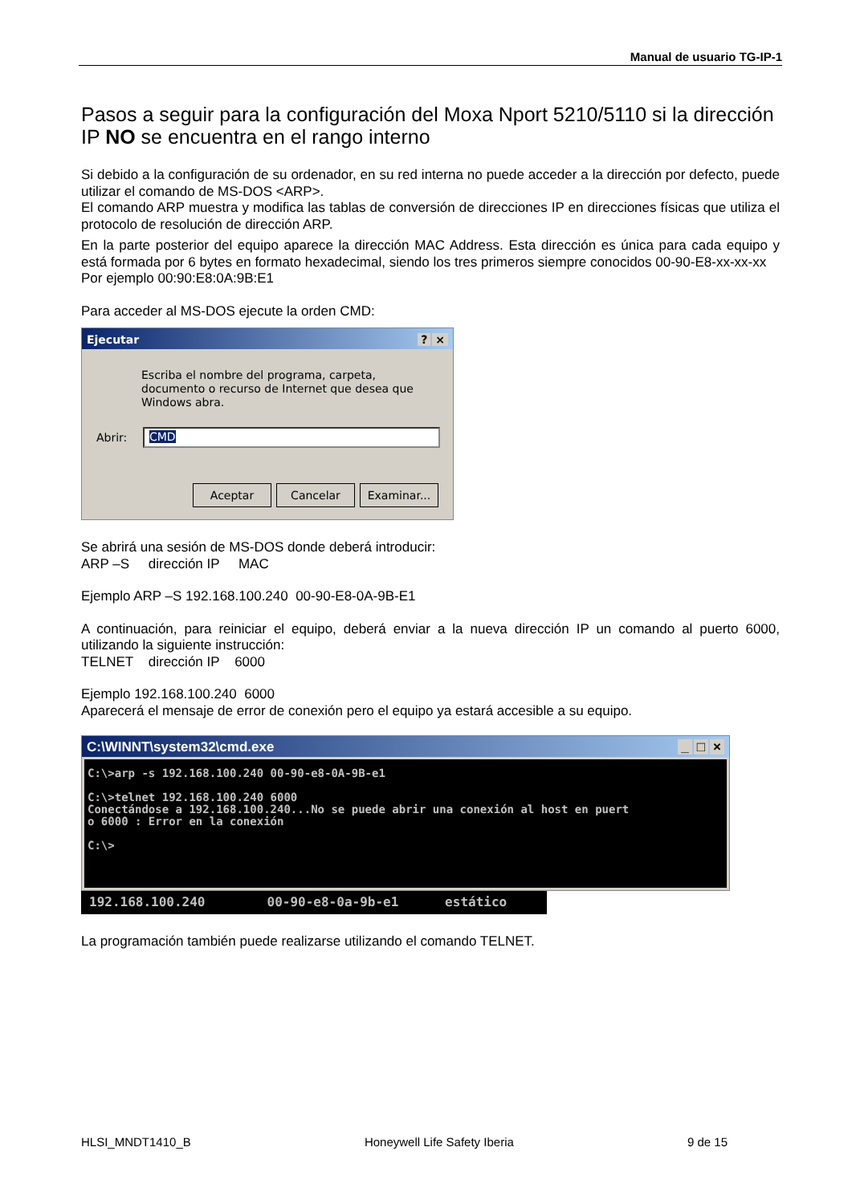Manual de usuario TG-IP-1
Pasos a seguir para la configuración del Moxa Nport 5210/5110 si la dirección IP NO se encuentra en el rango interno
Si debido a la configuración de su ordenador, en su red interna no puede acceder a la dirección por defecto, puede utilizar el comando de MS-DOS <ARP>.
El comando ARP muestra y modifica las tablas de conversión de direcciones IP en direcciones físicas que utiliza el protocolo de resolución de dirección ARP.
En la parte posterior del equipo aparece la dirección MAC Address. Esta dirección es única para cada equipo y está formada por 6 bytes en formato hexadecimal, siendo los tres primeros siempre conocidos 00-90-E8-xx-xx-xx
Por ejemplo 00:90:E8:0A:9B:E1
Para acceder al MS-DOS ejecute la orden CMD:
Ejecutar? ×
Escriba el nombre del programa, carpeta, documento o recurso de Internet que desea que Windows abra.
Abrir: CMD
Aceptar Cancelar Examinar...
Se abrirá una sesión de MS-DOS donde deberá introducir:
ARP –S dirección IP MAC
Ejemplo ARP –S 192.168.100.240 00-90-E8-0A-9B-E1
A continuación, para reiniciar el equipo, deberá enviar a la nueva dirección IP un comando al puerto 6000, utilizando la siguiente instrucción:
TELNET dirección IP 6000
Ejemplo 192.168.100.240 6000
Aparecerá el mensaje de error de conexión pero el equipo ya estará accesible a su equipo.
C:\WINNT\system32\cmd.exe _ □ ×
C:\>arp -s 192.168.100.240 00-90-e8-0A-9B-e1 C:\>telnet 192.168.100.240 6000 Conectándose a 192.168.100.240...No se puede abrir una conexión al host en puert o 6000 : Error en la conexión C:\>
192.168.100.240 00-90-e8-0a-9b-e1 estático
La programación también puede realizarse utilizando el comando TELNET.
HLSI_MNDT1410_B Honeywell Life Safety Iberia 9 de 15